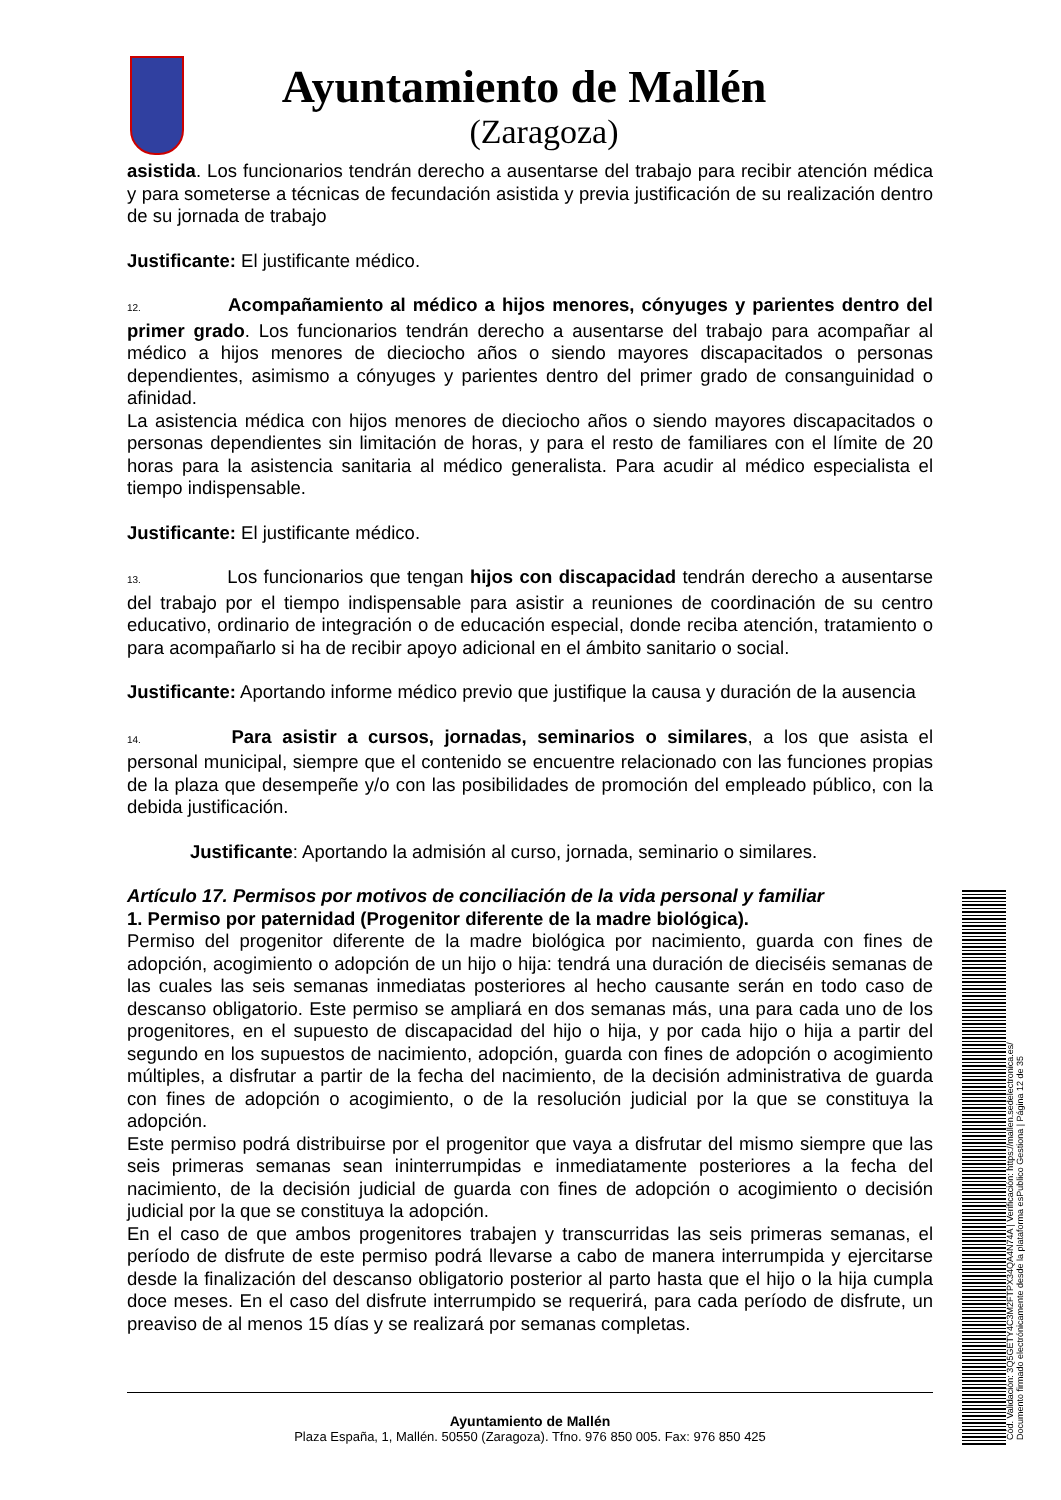Ayuntamiento de Mallén
(Zaragoza)
asistida. Los funcionarios tendrán derecho a ausentarse del trabajo para recibir atención médica y para someterse a técnicas de fecundación asistida y previa justificación de su realización dentro de su jornada de trabajo
Justificante: El justificante médico.
12. Acompañamiento al médico a hijos menores, cónyuges y parientes dentro del primer grado. Los funcionarios tendrán derecho a ausentarse del trabajo para acompañar al médico a hijos menores de dieciocho años o siendo mayores discapacitados o personas dependientes, asimismo a cónyuges y parientes dentro del primer grado de consanguinidad o afinidad.
La asistencia médica con hijos menores de dieciocho años o siendo mayores discapacitados o personas dependientes sin limitación de horas, y para el resto de familiares con el límite de 20 horas para la asistencia sanitaria al médico generalista. Para acudir al médico especialista el tiempo indispensable.
Justificante: El justificante médico.
13. Los funcionarios que tengan hijos con discapacidad tendrán derecho a ausentarse del trabajo por el tiempo indispensable para asistir a reuniones de coordinación de su centro educativo, ordinario de integración o de educación especial, donde reciba atención, tratamiento o para acompañarlo si ha de recibir apoyo adicional en el ámbito sanitario o social.
Justificante: Aportando informe médico previo que justifique la causa y duración de la ausencia
14. Para asistir a cursos, jornadas, seminarios o similares, a los que asista el personal municipal, siempre que el contenido se encuentre relacionado con las funciones propias de la plaza que desempeñe y/o con las posibilidades de promoción del empleado público, con la debida justificación.
Justificante: Aportando la admisión al curso, jornada, seminario o similares.
Artículo 17. Permisos por motivos de conciliación de la vida personal y familiar
1. Permiso por paternidad (Progenitor diferente de la madre biológica).
Permiso del progenitor diferente de la madre biológica por nacimiento, guarda con fines de adopción, acogimiento o adopción de un hijo o hija: tendrá una duración de dieciséis semanas de las cuales las seis semanas inmediatas posteriores al hecho causante serán en todo caso de descanso obligatorio. Este permiso se ampliará en dos semanas más, una para cada uno de los progenitores, en el supuesto de discapacidad del hijo o hija, y por cada hijo o hija a partir del segundo en los supuestos de nacimiento, adopción, guarda con fines de adopción o acogimiento múltiples, a disfrutar a partir de la fecha del nacimiento, de la decisión administrativa de guarda con fines de adopción o acogimiento, o de la resolución judicial por la que se constituya la adopción.
Este permiso podrá distribuirse por el progenitor que vaya a disfrutar del mismo siempre que las seis primeras semanas sean ininterrumpidas e inmediatamente posteriores a la fecha del nacimiento, de la decisión judicial de guarda con fines de adopción o acogimiento o decisión judicial por la que se constituya la adopción.
En el caso de que ambos progenitores trabajen y transcurridas las seis primeras semanas, el período de disfrute de este permiso podrá llevarse a cabo de manera interrumpida y ejercitarse desde la finalización del descanso obligatorio posterior al parto hasta que el hijo o la hija cumpla doce meses. En el caso del disfrute interrumpido se requerirá, para cada período de disfrute, un preaviso de al menos 15 días y se realizará por semanas completas.
Ayuntamiento de Mallén
Plaza España, 1, Mallén. 50550 (Zaragoza). Tfno. 976 850 005. Fax: 976 850 425
Cód. Validación: 3Q5GETY4C3M2FTPX34QA4N74A | Verificación: https://mallen.sedelectronica.es/
Documento firmado electrónicamente desde la plataforma esPublico Gestiona | Página 12 de 35